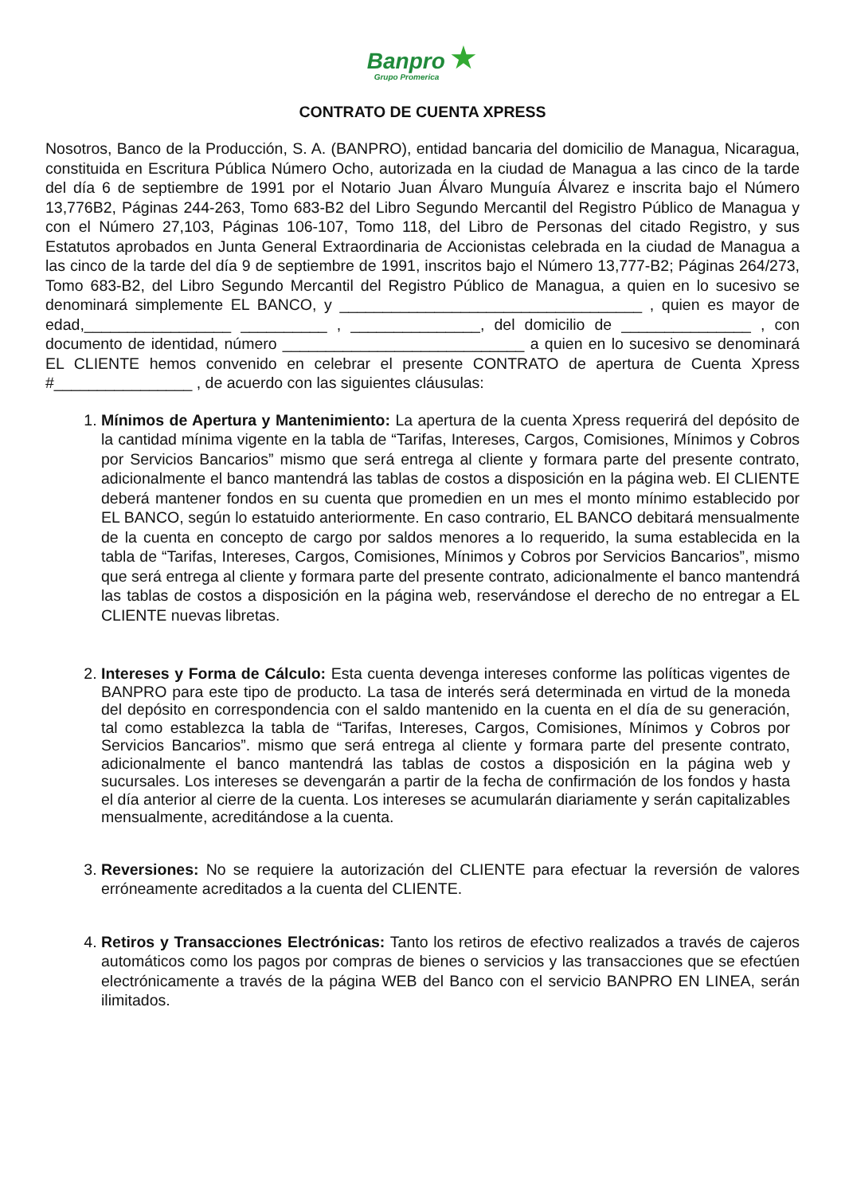Banpro ★
Grupo Promerica
CONTRATO DE CUENTA XPRESS
Nosotros, Banco de la Producción, S. A. (BANPRO), entidad bancaria del domicilio de Managua, Nicaragua, constituida en Escritura Pública Número Ocho, autorizada en la ciudad de Managua a las cinco de la tarde del día 6 de septiembre de 1991 por el Notario Juan Álvaro Munguía Álvarez e inscrita bajo el Número 13,776B2, Páginas 244-263, Tomo 683-B2 del Libro Segundo Mercantil del Registro Público de Managua y con el Número 27,103, Páginas 106-107, Tomo 118, del Libro de Personas del citado Registro, y sus Estatutos aprobados en Junta General Extraordinaria de Accionistas celebrada en la ciudad de Managua a las cinco de la tarde del día 9 de septiembre de 1991, inscritos bajo el Número 13,777-B2; Páginas 264/273, Tomo 683-B2, del Libro Segundo Mercantil del Registro Público de Managua, a quien en lo sucesivo se denominará simplemente EL BANCO, y ___________________________________ , quien es mayor de edad,_________________ __________ , _______________, del domicilio de _______________ , con documento de identidad, número ____________________________ a quien en lo sucesivo se denominará EL CLIENTE hemos convenido en celebrar el presente CONTRATO de apertura de Cuenta Xpress #________________ , de acuerdo con las siguientes cláusulas:
1. Mínimos de Apertura y Mantenimiento: La apertura de la cuenta Xpress requerirá del depósito de la cantidad mínima vigente en la tabla de “Tarifas, Intereses, Cargos, Comisiones, Mínimos y Cobros por Servicios Bancarios” mismo que será entrega al cliente y formara parte del presente contrato, adicionalmente el banco mantendrá las tablas de costos a disposición en la página web. El CLIENTE deberá mantener fondos en su cuenta que promedien en un mes el monto mínimo establecido por EL BANCO, según lo estatuido anteriormente. En caso contrario, EL BANCO debitará mensualmente de la cuenta en concepto de cargo por saldos menores a lo requerido, la suma establecida en la tabla de “Tarifas, Intereses, Cargos, Comisiones, Mínimos y Cobros por Servicios Bancarios”, mismo que será entrega al cliente y formara parte del presente contrato, adicionalmente el banco mantendrá las tablas de costos a disposición en la página web, reservándose el derecho de no entregar a EL CLIENTE nuevas libretas.
2. Intereses y Forma de Cálculo: Esta cuenta devenga intereses conforme las políticas vigentes de BANPRO para este tipo de producto. La tasa de interés será determinada en virtud de la moneda del depósito en correspondencia con el saldo mantenido en la cuenta en el día de su generación, tal como establezca la tabla de “Tarifas, Intereses, Cargos, Comisiones, Mínimos y Cobros por Servicios Bancarios”. mismo que será entrega al cliente y formara parte del presente contrato, adicionalmente el banco mantendrá las tablas de costos a disposición en la página web y sucursales. Los intereses se devengarán a partir de la fecha de confirmación de los fondos y hasta el día anterior al cierre de la cuenta. Los intereses se acumularán diariamente y serán capitalizables mensualmente, acreditándose a la cuenta.
3. Reversiones: No se requiere la autorización del CLIENTE para efectuar la reversión de valores erróneamente acreditados a la cuenta del CLIENTE.
4. Retiros y Transacciones Electrónicas: Tanto los retiros de efectivo realizados a través de cajeros automáticos como los pagos por compras de bienes o servicios y las transacciones que se efectúen electrónicamente a través de la página WEB del Banco con el servicio BANPRO EN LINEA, serán ilimitados.